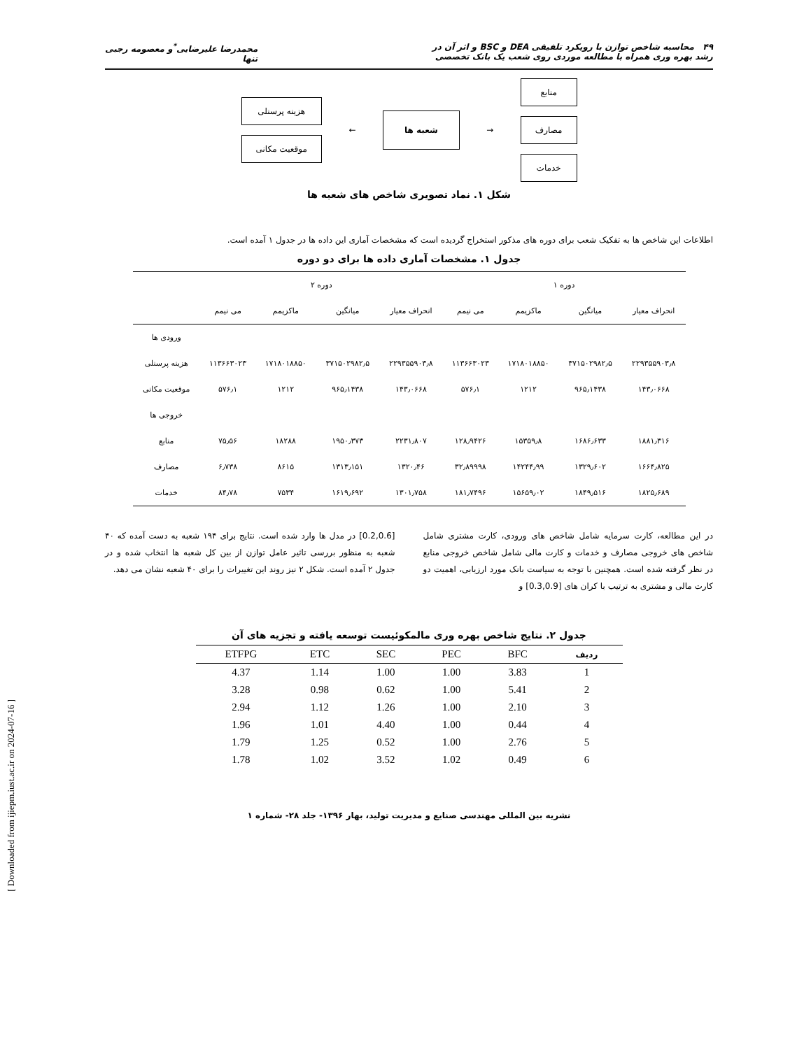۴۹ محاسبه شاخص توازن با رویکرد تلفیقی DEA و BSC و اثر آن در
رشد بهره وری همراه با مطالعه موردی روی شعب یک بانک تخصصی
محمدرضا علیرضایی<sup>*</sup>و معصومه رجبی
تنها
منابع
مصارف
خدمات
→
شعبه ها
←
هزینه پرسنلی
موقعیت مکانی
شکل ۱. نماد تصویری شاخص های شعبه ها
اطلاعات این شاخص ها به تفکیک شعب برای دوره های مذکور استخراج گردیده است که مشخصات آماری این داده ها در جدول ۱ آمده است.
جدول ۱. مشخصات آماری داده ها برای دو دوره
| دوره ۱ | | | | دوره ۲ | | | | |
| --- | --- | --- | --- | --- | --- | --- | --- | --- |
| انحراف معیار | میانگین | ماکزیمم | می نیمم | انحراف معیار | میانگین | ماکزیمم | می نیمم | |
| | | | | | | | | ورودی ها |
| ۲۲۹۳۵۵۹۰۳٫۸ | ۳۷۱۵۰۲۹۸۲٫۵ | ۱۷۱۸۰۱۸۸۵۰ | ۱۱۳۶۶۳۰۲۳ | ۲۲۹۳۵۵۹۰۳٫۸ | ۳۷۱۵۰۲۹۸۲٫۵ | ۱۷۱۸۰۱۸۸۵۰ | ۱۱۳۶۶۳۰۲۳ | هزینه پرسنلی |
| ۱۴۳٫۰۶۶۸ | ۹۶۵٫۱۴۳۸ | ۱۲۱۲ | ۵۷۶٫۱ | ۱۴۳٫۰۶۶۸ | ۹۶۵٫۱۴۳۸ | ۱۲۱۲ | ۵۷۶٫۱ | موقعیت مکانی |
| | | | | | | | | خروجی ها |
| ۱۸۸۱٫۳۱۶ | ۱۶۸۶٫۶۳۳ | ۱۵۳۵۹٫۸ | ۱۲۸٫۹۴۲۶ | ۲۲۳۱٫۸۰۷ | ۱۹۵۰٫۳۷۳ | ۱۸۲۸۸ | ۷۵٫۵۶ | منابع |
| ۱۶۶۴٫۸۲۵ | ۱۳۲۹٫۶۰۲ | ۱۴۲۴۴٫۹۹ | ۳۲٫۸۹۹۹۸ | ۱۳۲۰٫۴۶ | ۱۳۱۳٫۱۵۱ | ۸۶۱۵ | ۶٫۷۳۸ | مصارف |
| ۱۸۲۵٫۶۸۹ | ۱۸۴۹٫۵۱۶ | ۱۵۶۵۹٫۰۲ | ۱۸۱٫۷۴۹۶ | ۱۳۰۱٫۷۵۸ | ۱۶۱۹٫۶۹۲ | ۷۵۳۴ | ۸۴٫۷۸ | خدمات |
در این مطالعه، کارت سرمایه شامل شاخص های ورودی، کارت مشتری شامل شاخص های خروجی مصارف و خدمات و کارت مالی شامل شاخص خروجی منابع در نظر گرفته شده است. همچنین با توجه به سیاست بانک مورد ارزیابی، اهمیت دو کارت مالی و مشتری به ترتیب با کران های [0.3,0.9] و
[0.2,0.6] در مدل ها وارد شده است. نتایج برای ۱۹۴ شعبه به دست آمده که ۴۰ شعبه به منظور بررسی تاثیر عامل توازن از بین کل شعبه ها انتخاب شده و در جدول ۲ آمده است. شکل ۲ نیز روند این تغییرات را برای ۴۰ شعبه نشان می دهد.
جدول ۲. نتایج شاخص بهره وری مالمکوئیست توسعه یافته و تجزیه های آن
| ردیف | BFC | PEC | SEC | ETC | ETFPG |
| --- | --- | --- | --- | --- | --- |
| 1 | 3.83 | 1.00 | 1.00 | 1.14 | 4.37 |
| 2 | 5.41 | 1.00 | 0.62 | 0.98 | 3.28 |
| 3 | 2.10 | 1.00 | 1.26 | 1.12 | 2.94 |
| 4 | 0.44 | 1.00 | 4.40 | 1.01 | 1.96 |
| 5 | 2.76 | 1.00 | 0.52 | 1.25 | 1.79 |
| 6 | 0.49 | 1.02 | 3.52 | 1.02 | 1.78 |
نشریه بین المللی مهندسی صنایع و مدیریت تولید، بهار ۱۳۹۶- جلد ۲۸- شماره ۱
[ Downloaded from ijiepm.iust.ac.ir on 2024-07-16 ]